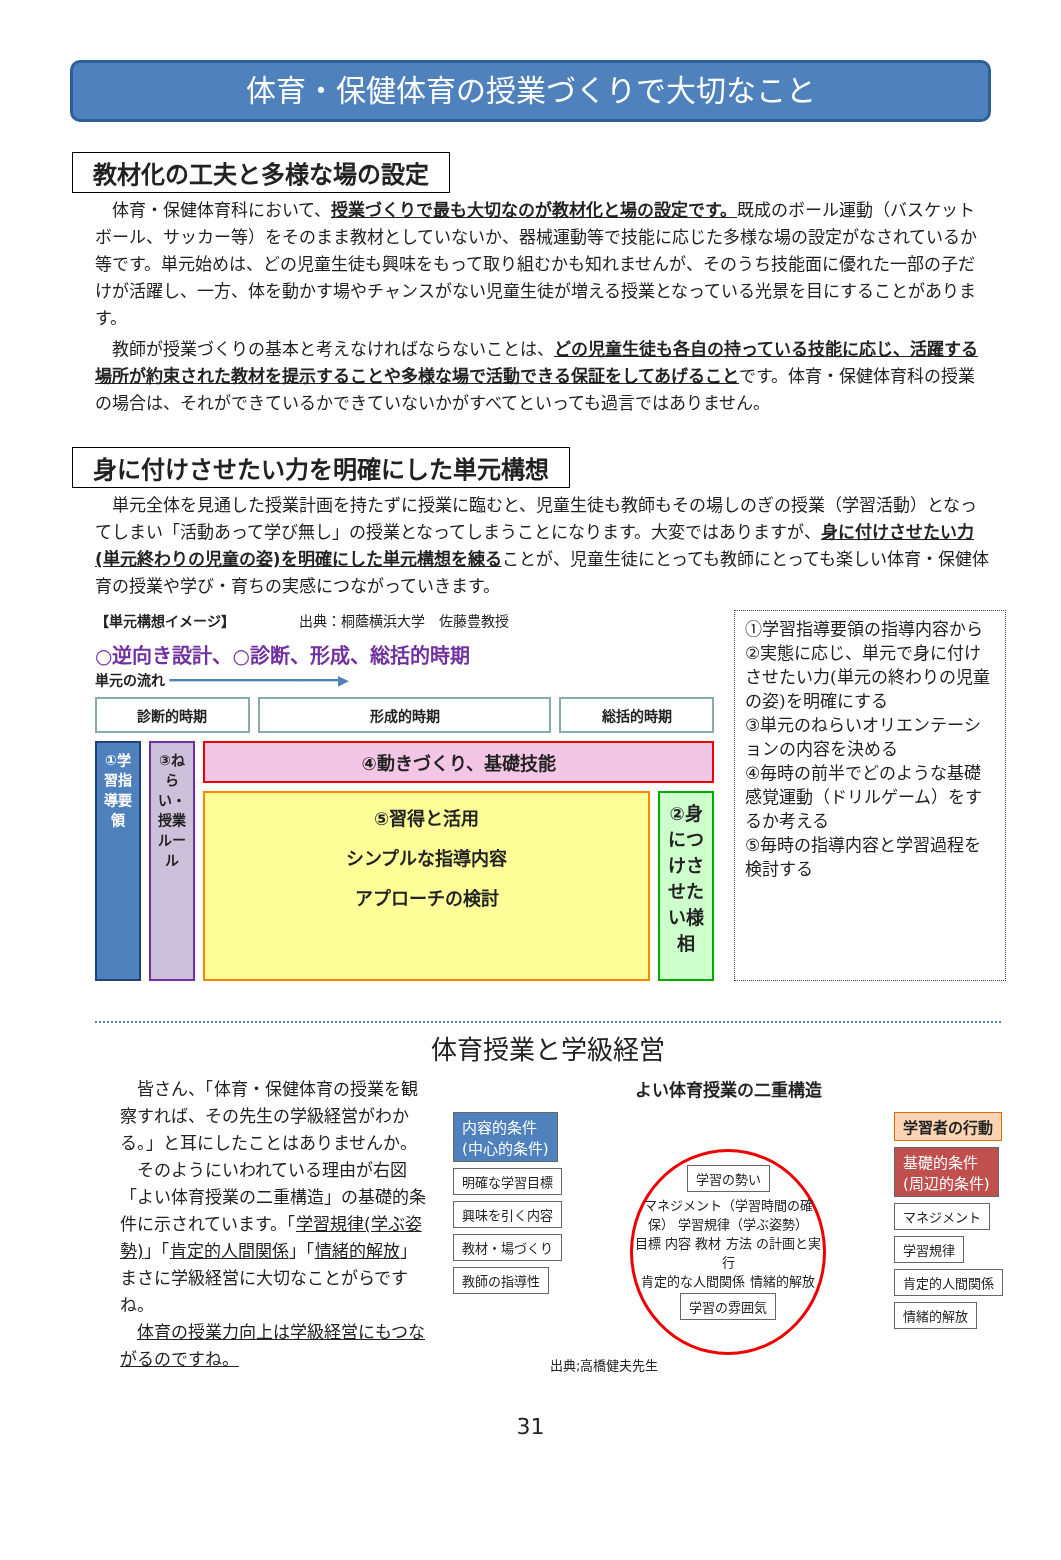体育・保健体育の授業づくりで大切なこと
教材化の工夫と多様な場の設定
体育・保健体育科において、授業づくりで最も大切なのが教材化と場の設定です。既成のボール運動（バスケットボール、サッカー等）をそのまま教材としていないか、器械運動等で技能に応じた多様な場の設定がなされているか等です。単元始めは、どの児童生徒も興味をもって取り組むかも知れませんが、そのうち技能面に優れた一部の子だけが活躍し、一方、体を動かす場やチャンスがない児童生徒が増える授業となっている光景を目にすることがあります。
教師が授業づくりの基本と考えなければならないことは、どの児童生徒も各自の持っている技能に応じ、活躍する場所が約束された教材を提示することや多様な場で活動できる保証をしてあげることです。体育・保健体育科の授業の場合は、それができているかできていないかがすべてといっても過言ではありません。
身に付けさせたい力を明確にした単元構想
単元全体を見通した授業計画を持たずに授業に臨むと、児童生徒も教師もその場しのぎの授業（学習活動）となってしまい「活動あって学び無し」の授業となってしまうことになります。大変ではありますが、身に付けさせたい力(単元終わりの児童の姿)を明確にした単元構想を練ることが、児童生徒にとっても教師にとっても楽しい体育・保健体育の授業や学び・育ちの実感につながっていきます。
【単元構想イメージ】 出典：桐蔭横浜大学　佐藤豊教授
○逆向き設計、○診断、形成、総括的時期
単元の流れ ━━━━━━━━━━━━━━━━━━━━▶
診断的時期 形成的時期 総括的時期
①学習指導要領
③ねらい・授業ルール
④動きづくり、基礎技能
⑤習得と活用
シンプルな指導内容
アプローチの検討
②身につけさせたい様相
①学習指導要領の指導内容から
②実態に応じ、単元で身に付けさせたい力(単元の終わりの児童の姿)を明確にする
③単元のねらいオリエンテーションの内容を決める
④毎時の前半でどのような基礎感覚運動（ドリルゲーム）をするか考える
⑤毎時の指導内容と学習過程を検討する
体育授業と学級経営
　皆さん、「体育・保健体育の授業を観察すれば、その先生の学級経営がわかる。」と耳にしたことはありませんか。
　そのようにいわれている理由が右図「よい体育授業の二重構造」の基礎的条件に示されています。「学習規律(学ぶ姿勢)」「肯定的人間関係」「情緒的解放」まさに学級経営に大切なことがらですね。
　体育の授業力向上は学級経営にもつながるのですね。
よい体育授業の二重構造
内容的条件
(中心的条件)
明確な学習目標
興味を引く内容
教材・場づくり
教師の指導性
学習の勢い
マネジメント（学習時間の確保） 学習規律（学ぶ姿勢）
目標 内容 教材 方法 の計画と実行
肯定的な人間関係 情緒的解放
学習の雰囲気
学習者の行動
基礎的条件
(周辺的条件)
マネジメント
学習規律
肯定的人間関係
情緒的解放
出典;高橋健夫先生
31